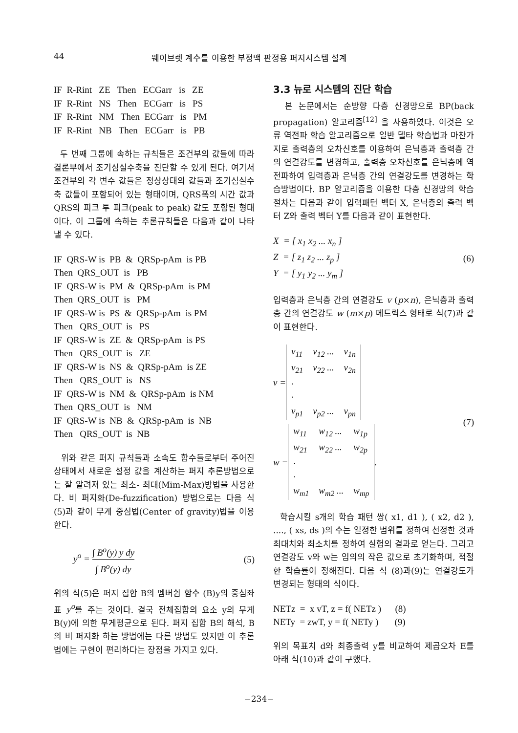44 웨이브렛 계수를 이용한 부정맥 판정용 퍼지시스템 설계
IF R-Rint ZE Then ECGarr is ZE IF R-Rint NS Then ECGarr is PS IF R-Rint NM Then ECGarr is PM IF R-Rint NB Then ECGarr is PB
두 번째 그룹에 속하는 규칙들은 조건부의 값들에 따라 결론부에서 조기심실수축을 진단할 수 있게 된다. 여기서 조건부의 각 변수 값들은 정상상태의 값들과 조기심실수축 값들이 포함되어 있는 형태이며, QRS폭의 시간 값과 QRS의 피크 투 피크(peak to peak) 값도 포함된 형태이다. 이 그룹에 속하는 추론규칙들은 다음과 같이 나타낼 수 있다.
IF QRS-W is PB & QRSp-pAm is PB Then QRS_OUT is PB IF QRS-W is PM & QRSp-pAm is PM Then QRS_OUT is PM IF QRS-W is PS & QRSp-pAm is PM Then QRS_OUT is PS IF QRS-W is ZE & QRSp-pAm is PS Then QRS_OUT is ZE IF QRS-W is NS & QRSp-pAm is ZE Then QRS_OUT is NS IF QRS-W is NM & QRSp-pAm is NM Then QRS_OUT is NM IF QRS-W is NB & QRSp-pAm is NB Then QRS_OUT is NB
위와 같은 퍼지 규칙들과 소속도 함수들로부터 주어진 상태에서 새로운 설정 값을 계산하는 퍼지 추론방법으로는 잘 알려져 있는 최소- 최대(Mim-Max)방법을 사용한다. 비 퍼지화(De-fuzzification) 방법으로는 다음 식(5)과 같이 무게 중심법(Center of gravity)법을 이용한다.
y<sup>o</sup> = ∫ B<sup>o</sup>(y) y dy ∫ B<sup>o</sup>(y) dy (5)
위의 식(5)은 퍼지 집합 B의 멤버쉽 함수 (B)y의 중심좌표 y<sup>o</sup>를 주는 것이다. 결국 전체집합의 요소 y의 무게 B(y)에 의한 무게평균으로 된다. 퍼지 집합 B의 해석, B의 비 퍼지화 하는 방법에는 다른 방법도 있지만 이 추론법에는 구현이 편리하다는 장점을 가지고 있다.
3.3 뉴로 시스템의 진단 학습
본 논문에서는 순방향 다층 신경망으로 BP(back propagation) 알고리즘<sup>[12]</sup> 을 사용하였다. 이것은 오류 역전파 학습 알고리즘으로 일반 델타 학습법과 마찬가지로 출력층의 오차신호를 이용하여 은닉층과 출력층 간의 연결강도를 변경하고, 출력층 오차신호를 은닉층에 역전파하여 입력층과 은닉층 간의 연결강도를 변경하는 학습방법이다. BP 알고리즘을 이용한 다층 신경망의 학습절차는 다음과 같이 입력패턴 벡터 X, 은닉층의 출력 벡터 Z와 출력 벡터 Y를 다음과 같이 표현한다.
X = [ x<sub>1</sub> x<sub>2</sub> ... x<sub>n</sub> ]
Z = [ z<sub>1</sub> z<sub>2</sub> ... z<sub>p</sub> ]
Y = [ y<sub>1</sub> y<sub>2</sub> ... y<sub>m</sub> ] (6)
입력층과 은닉층 간의 연결강도 v (p×n), 은닉층과 출력층 간의 연결강도 w (m×p) 메트릭스 형태로 식(7)과 같이 표현한다.
v =
| v<sub>11</sub> | v<sub>12</sub> ... | v<sub>1n</sub> |
| v<sub>21</sub> | v<sub>22</sub> ... | v<sub>2n</sub> |
| · | | |
| · | | |
| v<sub>p1</sub> | v<sub>p2</sub> ... | v<sub>pn</sub> |
w =
| w<sub>11</sub> | w<sub>12</sub> ... | w<sub>1p</sub> |
| w<sub>21</sub> | w<sub>22</sub> ... | w<sub>2p</sub> |
| · | | |
| · | | |
| w<sub>m1</sub> | w<sub>m2</sub> ... | w<sub>mp</sub> |
. (7)
학습시킬 s개의 학습 패턴 쌍( x1, d1 ), ( x2, d2 ), ...., ( xs, ds )의 수는 일정한 범위를 정하여 선정한 것과 최대치와 최소치를 정하여 실험의 결과로 얻는다. 그리고 연결강도 v와 w는 임의의 작은 값으로 초기화하며, 적절한 학습률이 정해진다. 다음 식 (8)과(9)는 연결강도가 변경되는 형태의 식이다.
NETz = x vT, z = f( NETz ) (8) NETy = zwT, y = f( NETy ) (9)
위의 목표치 d와 최종출력 y를 비교하여 제곱오차 E를 아래 식(10)과 같이 구했다.
−234−